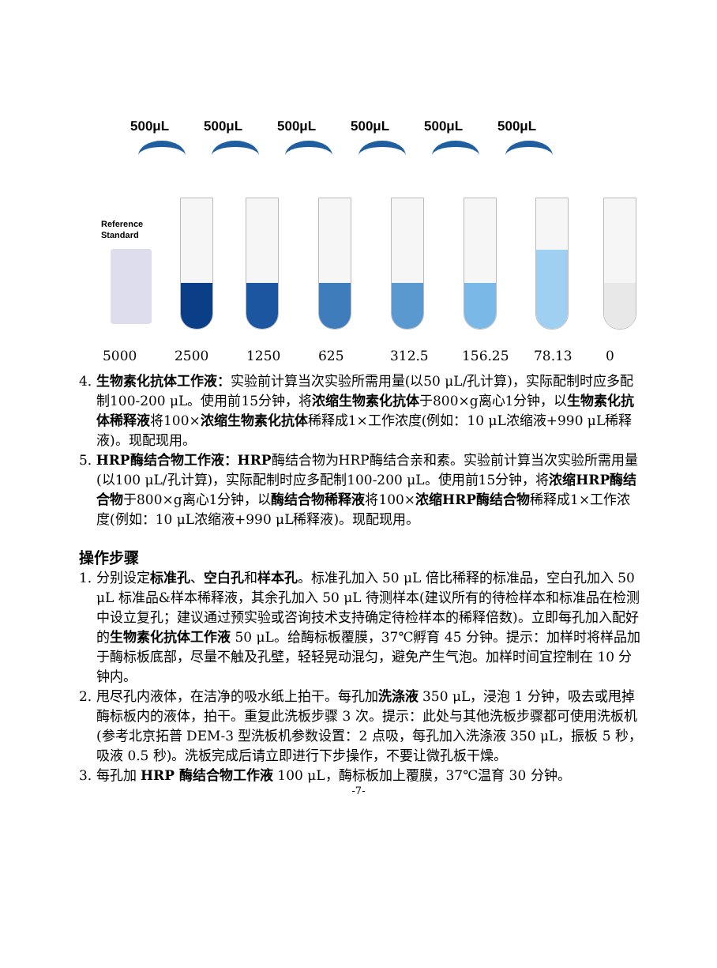500μL 500μL 500μL 500μL 500μL 500μL
Reference
Standard
5000 2500 1250 625 312.5 156.25 78.13 0
4. 生物素化抗体工作液：实验前计算当次实验所需用量(以50 μL/孔计算)，实际配制时应多配制100-200 μL。使用前15分钟，将浓缩生物素化抗体于800×g离心1分钟，以生物素化抗体稀释液将100×浓缩生物素化抗体稀释成1×工作浓度(例如：10 μL浓缩液+990 μL稀释液)。现配现用。
5. HRP酶结合物工作液：HRP酶结合物为HRP酶结合亲和素。实验前计算当次实验所需用量(以100 μL/孔计算)，实际配制时应多配制100-200 μL。使用前15分钟，将浓缩HRP酶结合物于800×g离心1分钟，以酶结合物稀释液将100×浓缩HRP酶结合物稀释成1×工作浓度(例如：10 μL浓缩液+990 μL稀释液)。现配现用。
操作步骤
1. 分别设定标准孔、空白孔和样本孔。标准孔加入 50 μL 倍比稀释的标准品，空白孔加入 50 μL 标准品&样本稀释液，其余孔加入 50 μL 待测样本(建议所有的待检样本和标准品在检测中设立复孔；建议通过预实验或咨询技术支持确定待检样本的稀释倍数)。立即每孔加入配好的生物素化抗体工作液 50 μL。给酶标板覆膜，37℃孵育 45 分钟。提示：加样时将样品加于酶标板底部，尽量不触及孔壁，轻轻晃动混匀，避免产生气泡。加样时间宜控制在 10 分钟内。
2. 甩尽孔内液体，在洁净的吸水纸上拍干。每孔加洗涤液 350 μL，浸泡 1 分钟，吸去或甩掉酶标板内的液体，拍干。重复此洗板步骤 3 次。提示：此处与其他洗板步骤都可使用洗板机(参考北京拓普 DEM-3 型洗板机参数设置：2 点吸，每孔加入洗涤液 350 μL，振板 5 秒，吸液 0.5 秒)。洗板完成后请立即进行下步操作，不要让微孔板干燥。
3. 每孔加 HRP 酶结合物工作液 100 μL，酶标板加上覆膜，37℃温育 30 分钟。
-7-